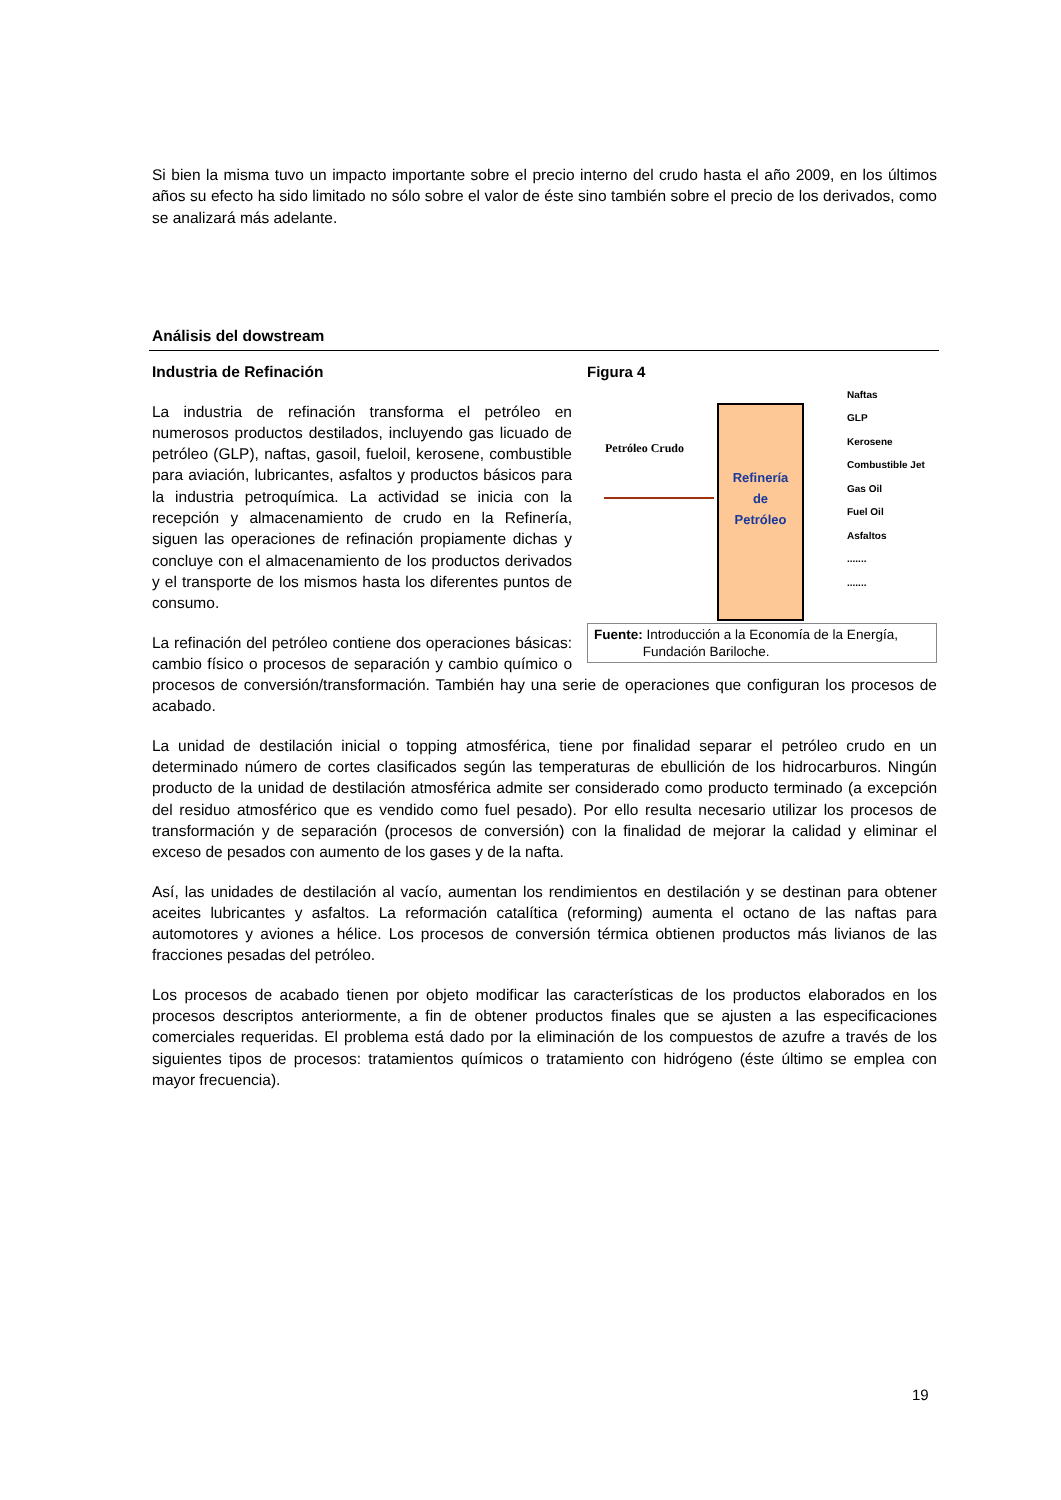Si bien la misma tuvo un impacto importante sobre el precio interno del crudo hasta el año 2009, en los últimos años su efecto ha sido limitado no sólo sobre el valor de éste sino también sobre el precio de los derivados, como se analizará más adelante.
Análisis del dowstream
Figura 4
Petróleo Crudo
Refinería
de
Petróleo
Naftas
GLP
Kerosene
Combustible Jet
Gas Oil
Fuel Oil
Asfaltos
.......
.......
Fuente: Introducción a la Economía de la Energía,
Fundación Bariloche.
Industria de Refinación
La industria de refinación transforma el petróleo en numerosos productos destilados, incluyendo gas licuado de petróleo (GLP), naftas, gasoil, fueloil, kerosene, combustible para aviación, lubricantes, asfaltos y productos básicos para la industria petroquímica. La actividad se inicia con la recepción y almacenamiento de crudo en la Refinería, siguen las operaciones de refinación propiamente dichas y concluye con el almacenamiento de los productos derivados y el transporte de los mismos hasta los diferentes puntos de consumo.
La refinación del petróleo contiene dos operaciones básicas: cambio físico o procesos de separación y cambio químico o procesos de conversión/transformación. También hay una serie de operaciones que configuran los procesos de acabado.
La unidad de destilación inicial o topping atmosférica, tiene por finalidad separar el petróleo crudo en un determinado número de cortes clasificados según las temperaturas de ebullición de los hidrocarburos. Ningún producto de la unidad de destilación atmosférica admite ser considerado como producto terminado (a excepción del residuo atmosférico que es vendido como fuel pesado). Por ello resulta necesario utilizar los procesos de transformación y de separación (procesos de conversión) con la finalidad de mejorar la calidad y eliminar el exceso de pesados con aumento de los gases y de la nafta.
Así, las unidades de destilación al vacío, aumentan los rendimientos en destilación y se destinan para obtener aceites lubricantes y asfaltos. La reformación catalítica (reforming) aumenta el octano de las naftas para automotores y aviones a hélice. Los procesos de conversión térmica obtienen productos más livianos de las fracciones pesadas del petróleo.
Los procesos de acabado tienen por objeto modificar las características de los productos elaborados en los procesos descriptos anteriormente, a fin de obtener productos finales que se ajusten a las especificaciones comerciales requeridas. El problema está dado por la eliminación de los compuestos de azufre a través de los siguientes tipos de procesos: tratamientos químicos o tratamiento con hidrógeno (éste último se emplea con mayor frecuencia).
19